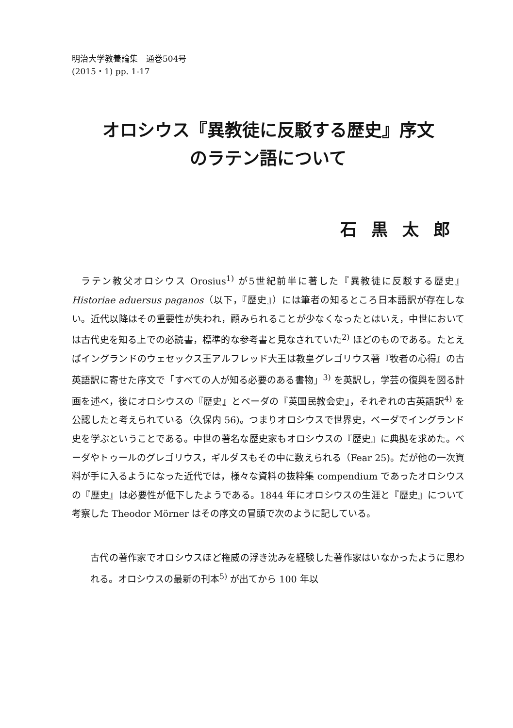明治大学教養論集　通巻504号
(2015・1) pp. 1-17
オロシウス『異教徒に反駁する歴史』序文
のラテン語について
石黒太郎
ラテン教父オロシウス Orosius<sup>1)</sup> が5世紀前半に著した『異教徒に反駁する歴史』Historiae aduersus paganos（以下，『歴史』）には筆者の知るところ日本語訳が存在しない。近代以降はその重要性が失われ，顧みられることが少なくなったとはいえ，中世においては古代史を知る上での必読書，標準的な参考書と見なされていた<sup>2)</sup> ほどのものである。たとえばイングランドのウェセックス王アルフレッド大王は教皇グレゴリウス著『牧者の心得』の古英語訳に寄せた序文で「すべての人が知る必要のある書物」<sup>3)</sup> を英訳し，学芸の復興を図る計画を述べ，後にオロシウスの『歴史』とベーダの『英国民教会史』，それぞれの古英語訳<sup>4)</sup> を公認したと考えられている（久保内 56)。つまりオロシウスで世界史，ベーダでイングランド史を学ぶということである。中世の著名な歴史家もオロシウスの『歴史』に典拠を求めた。ベーダやトゥールのグレゴリウス，ギルダスもその中に数えられる（Fear 25)。だが他の一次資料が手に入るようになった近代では，様々な資料の抜粋集 compendium であったオロシウスの『歴史』は必要性が低下したようである。1844 年にオロシウスの生涯と『歴史』について考察した Theodor Mörner はその序文の冒頭で次のように記している。
古代の著作家でオロシウスほど権威の浮き沈みを経験した著作家はいなかったように思われる。オロシウスの最新の刊本<sup>5)</sup> が出てから 100 年以